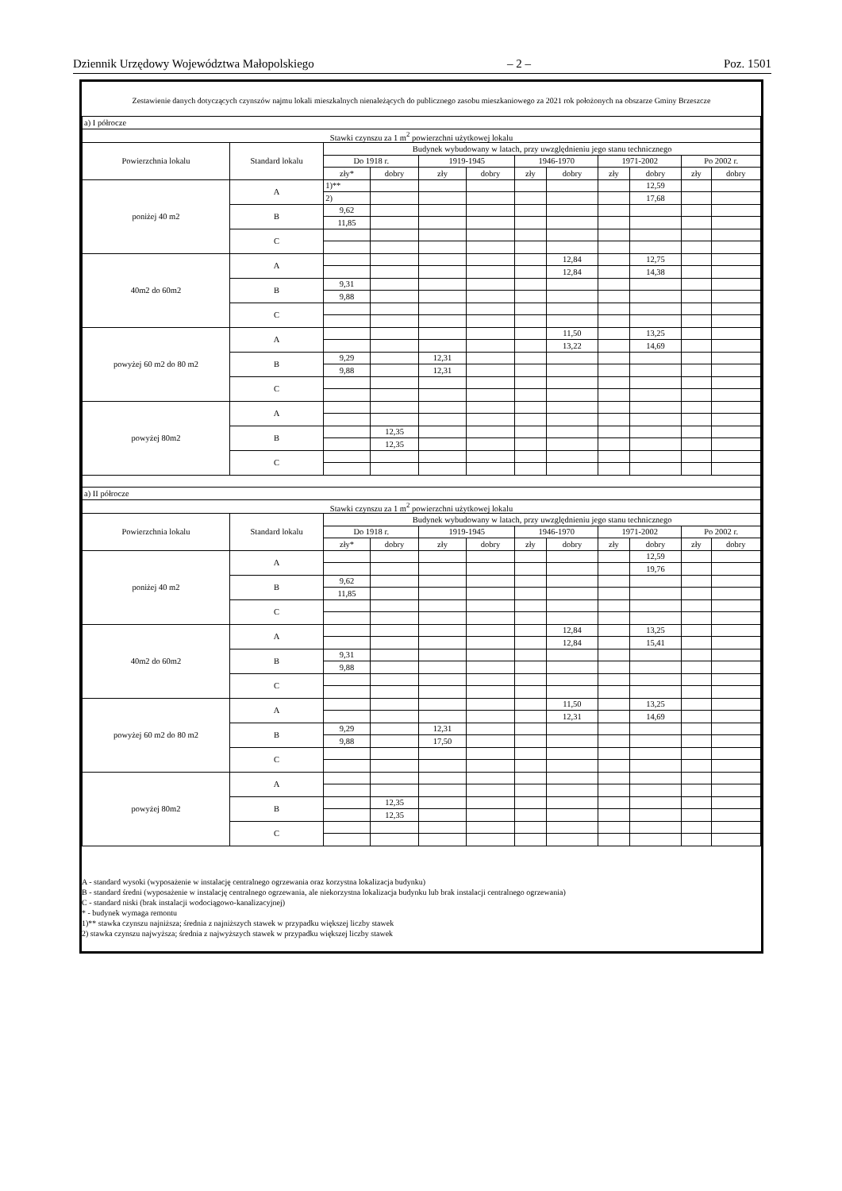Dziennik Urzędowy Województwa Małopolskiego – 2 – Poz. 1501
Zestawienie danych dotyczących czynszów najmu lokali mieszkalnych nienależących do publicznego zasobu mieszkaniowego za 2021 rok położonych na obszarze Gminy Brzeszcze
| a) I półrocze | | | | | | | | | | | |
| Stawki czynszu za 1 m<sup>2</sup> powierzchni użytkowej lokalu | | | | | | | | | | | |
| Powierzchnia lokalu | Standard lokalu | Budynek wybudowany w latach, przy uwzględnieniu jego stanu technicznego | | | | | | | | | |
| | | Do 1918 r. | | 1919-1945 | | 1946-1970 | | 1971-2002 | | Po 2002 r. | |
| | | zły* | dobry | zły | dobry | zły | dobry | zły | dobry | zły | dobry |
| poniżej 40 m2 | A | 1)** | | | | | | | 12,59 | | |
| | | 2) | | | | | | | 17,68 | | |
| | B | 9,62 | | | | | | | | | |
| | | 11,85 | | | | | | | | | |
| | C | | | | | | | | | | |
| 40m2 do 60m2 | A | | | | | | 12,84 | | 12,75 | | |
| | | | | | | | 12,84 | | 14,38 | | |
| | B | 9,31 | | | | | | | | | |
| | | 9,88 | | | | | | | | | |
| | C | | | | | | | | | | |
| powyżej 60 m2 do 80 m2 | A | | | | | | 11,50 | | 13,25 | | |
| | | | | | | | 13,22 | | 14,69 | | |
| | B | 9,29 | | 12,31 | | | | | | | |
| | | 9,88 | | 12,31 | | | | | | | |
| | C | | | | | | | | | | |
| powyżej 80m2 | A | | | | | | | | | | |
| | B | | 12,35 | | | | | | | | |
| | | | 12,35 | | | | | | | | |
| | C | | | | | | | | | | |
| a) II półrocze | | | | | | | | | | | |
| Stawki czynszu za 1 m<sup>2</sup> powierzchni użytkowej lokalu | | | | | | | | | | | |
| Powierzchnia lokalu | Standard lokalu | Budynek wybudowany w latach, przy uwzględnieniu jego stanu technicznego | | | | | | | | | |
| | | Do 1918 r. | | 1919-1945 | | 1946-1970 | | 1971-2002 | | Po 2002 r. | |
| | | zły* | dobry | zły | dobry | zły | dobry | zły | dobry | zły | dobry |
| poniżej 40 m2 | A | | | | | | | | 12,59 | | |
| | | | | | | | | | 19,76 | | |
| | B | 9,62 | | | | | | | | | |
| | | 11,85 | | | | | | | | | |
| | C | | | | | | | | | | |
| 40m2 do 60m2 | A | | | | | | 12,84 | | 13,25 | | |
| | | | | | | | 12,84 | | 15,41 | | |
| | B | 9,31 | | | | | | | | | |
| | | 9,88 | | | | | | | | | |
| | C | | | | | | | | | | |
| powyżej 60 m2 do 80 m2 | A | | | | | | 11,50 | | 13,25 | | |
| | | | | | | | 12,31 | | 14,69 | | |
| | B | 9,29 | | 12,31 | | | | | | | |
| | | 9,88 | | 17,50 | | | | | | | |
| | C | | | | | | | | | | |
| powyżej 80m2 | A | | | | | | | | | | |
| | B | | 12,35 | | | | | | | | |
| | | | 12,35 | | | | | | | | |
| | C | | | | | | | | | | |
A - standard wysoki (wyposażenie w instalację centralnego ogrzewania oraz korzystna lokalizacja budynku)
B - standard średni (wyposażenie w instalację centralnego ogrzewania, ale niekorzystna lokalizacja budynku lub brak instalacji centralnego ogrzewania)
C - standard niski (brak instalacji wodociągowo-kanalizacyjnej)
* - budynek wymaga remontu
1)** stawka czynszu najniższa; średnia z najniższych stawek w przypadku większej liczby stawek
2) stawka czynszu najwyższa; średnia z najwyższych stawek w przypadku większej liczby stawek